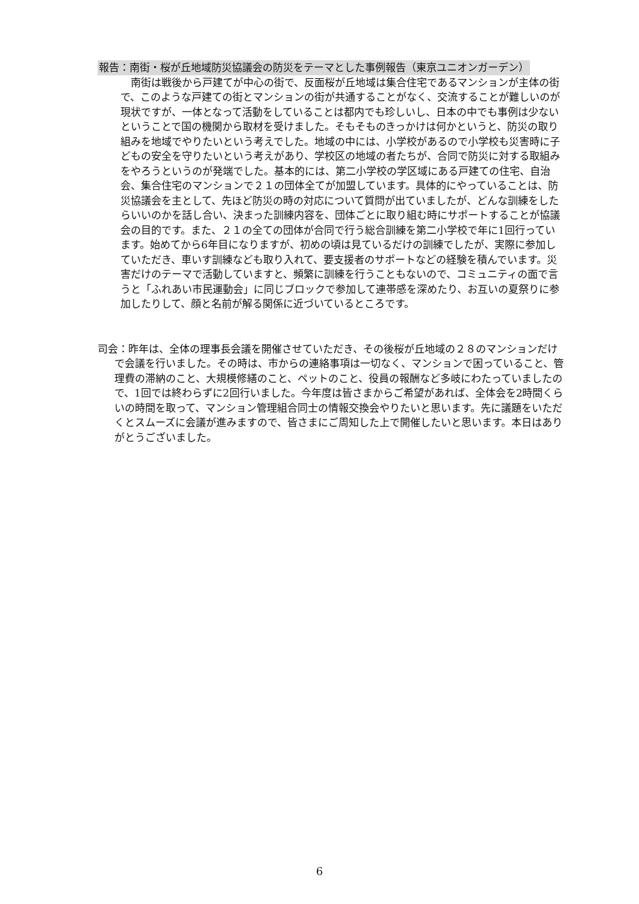報告：南街・桜が丘地域防災協議会の防災をテーマとした事例報告（東京ユニオンガーデン）
南街は戦後から戸建てが中心の街で、反面桜が丘地域は集合住宅であるマンションが主体の街で、このような戸建ての街とマンションの街が共通することがなく、交流することが難しいのが現状ですが、一体となって活動をしていることは都内でも珍しいし、日本の中でも事例は少ないということで国の機関から取材を受けました。そもそものきっかけは何かというと、防災の取り組みを地域でやりたいという考えでした。地域の中には、小学校があるので小学校も災害時に子どもの安全を守りたいという考えがあり、学校区の地域の者たちが、合同で防災に対する取組みをやろうというのが発端でした。基本的には、第二小学校の学区域にある戸建ての住宅、自治会、集合住宅のマンションで２１の団体全てが加盟しています。具体的にやっていることは、防災協議会を主として、先ほど防災の時の対応について質問が出ていましたが、どんな訓練をしたらいいのかを話し合い、決まった訓練内容を、団体ごとに取り組む時にサポートすることが協議会の目的です。また、２１の全ての団体が合同で行う総合訓練を第二小学校で年に1回行っています。始めてから6年目になりますが、初めの頃は見ているだけの訓練でしたが、実際に参加していただき、車いす訓練なども取り入れて、要支援者のサポートなどの経験を積んでいます。災害だけのテーマで活動していますと、頻繁に訓練を行うこともないので、コミュニティの面で言うと「ふれあい市民運動会」に同じブロックで参加して連帯感を深めたり、お互いの夏祭りに参加したりして、顔と名前が解る関係に近づいているところです。
司会：昨年は、全体の理事長会議を開催させていただき、その後桜が丘地域の２８のマンションだけで会議を行いました。その時は、市からの連絡事項は一切なく、マンションで困っていること、管理費の滞納のこと、大規模修繕のこと、ペットのこと、役員の報酬など多岐にわたっていましたので、1回では終わらずに2回行いました。今年度は皆さまからご希望があれば、全体会を2時間くらいの時間を取って、マンション管理組合同士の情報交換会やりたいと思います。先に議題をいただくとスムーズに会議が進みますので、皆さまにご周知した上で開催したいと思います。本日はありがとうございました。
6